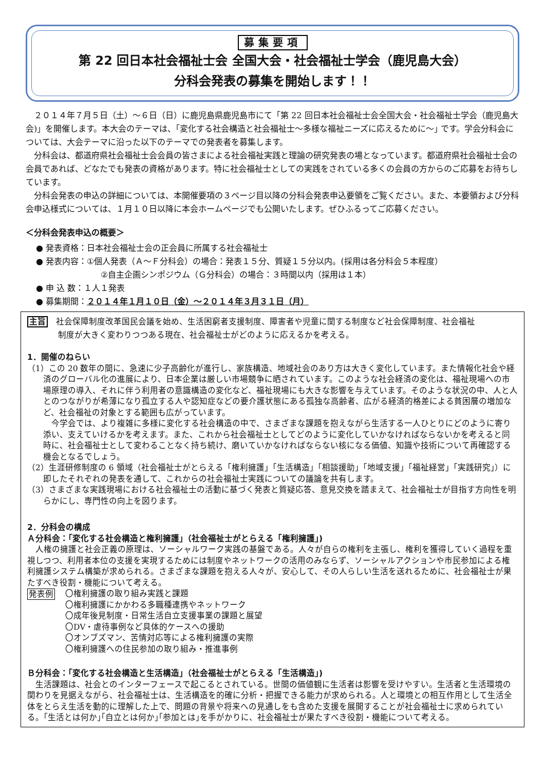募集要項
第 22 回日本社会福祉士会 全国大会・社会福祉士学会（鹿児島大会）
分科会発表の募集を開始します！！
２０１４年７月５日（土）～６日（日）に鹿児島県鹿児島市にて「第 22 回日本社会福祉士会全国大会・社会福祉士学会（鹿児島大会)」を開催します。本大会のテーマは、｢変化する社会構造と社会福祉士～多様な福祉ニーズに応えるために～｣ です。学会分科会については、大会テーマに沿った以下のテーマでの発表者を募集します。
分科会は、都道府県社会福祉士会会員の皆さまによる社会福祉実践と理論の研究発表の場となっています。都道府県社会福祉士会の会員であれば、どなたでも発表の資格があります。特に社会福祉士としての実践をされている多くの会員の方からのご応募をお待ちしています。
分科会発表の申込の詳細については、本開催要項の３ページ目以降の分科会発表申込要領をご覧ください。また、本要領および分科会申込様式については、１月１０日以降に本会ホームページでも公開いたします。ぜひふるってご応募ください。
＜分科会発表申込の概要＞
● 発表資格：日本社会福祉士会の正会員に所属する社会福祉士
● 発表内容：①個人発表（Ａ～Ｆ分科会）の場合：発表１５分、質疑１５分以内。(採用は各分科会５本程度）
②自主企画シンポジウム（Ｇ分科会）の場合：３時間以内（採用は１本）
● 申 込 数：１人１発表
● 募集期間：２０１４年１月１０日（金）～２０１４年３月３１日（月）
主旨　社会保障制度改革国民会議を始め、生活困窮者支援制度、障害者や児童に関する制度など社会保障制度、社会福祉
制度が大きく変わりつつある現在、社会福祉士がどのように応えるかを考える。
1．開催のねらい
（1）この 20 数年の間に、急速に少子高齢化が進行し、家族構造、地域社会のあり方は大きく変化しています。また情報化社会や経済のグローバル化の進展により、日本企業は厳しい市場競争に晒されています。このような社会経済の変化は、福祉現場への市場原理の導入、それに伴う利用者の意識構造の変化など、福祉現場にも大きな影響を与えています。そのような状況の中、人と人とのつながりが希薄になり孤立する人や認知症などの要介護状態にある孤独な高齢者、広がる経済的格差による貧困層の増加など、社会福祉の対象とする範囲も広がっています。
今学会では、より複雑に多様に変化する社会構造の中で、さまざまな課題を抱えながら生活する一人ひとりにどのように寄り添い、支えていけるかを考えます。また、これから社会福祉士としてどのように変化していかなければならないかを考えると同時に、社会福祉士として変わることなく持ち続け、磨いていかなければならない核になる価値、知識や技術について再確認する機会となるでしょう。
（2）生涯研修制度の 6 領域（社会福祉士がとらえる「権利擁護」「生活構造」「相談援助」「地域支援」「福祉経営」「実践研究」）に即したそれぞれの発表を通して、これからの社会福祉士実践についての議論を共有します。
（3）さまざまな実践現場における社会福祉士の活動に基づく発表と質疑応答、意見交換を踏まえて、社会福祉士が目指す方向性を明らかにし、専門性の向上を図ります。
2．分科会の構成
Ａ分科会：｢変化する社会構造と権利擁護｣（社会福祉士がとらえる「権利擁護」)
人権の擁護と社会正義の原理は、ソーシャルワーク実践の基盤である。人々が自らの権利を主張し、権利を獲得していく過程を重視しつつ、利用者本位の支援を実現するためには制度やネットワークの活用のみならず、ソーシャルアクションや市民参加による権利擁護システム構築が求められる。さまざまな課題を抱える人々が、安心して、その人らしい生活を送れるために、社会福祉士が果たすべき役割・機能について考える。
発表例
〇権利擁護の取り組み実践と課題
〇権利擁護にかかわる多職種連携やネットワーク
〇成年後見制度・日常生活自立支援事業の課題と展望
〇DV・虐待事例など具体的ケースへの援助
〇オンブズマン、苦情対応等による権利擁護の実際
〇権利擁護への住民参加の取り組み・推進事例
Ｂ分科会：｢変化する社会構造と生活構造｣（社会福祉士がとらえる「生活構造」)
生活課題は、社会とのインターフェースで起こるとされている。世間の価値観に生活者は影響を受けやすい。生活者と生活環境の関わりを見据えながら、社会福祉士は、生活構造を的確に分析・把握できる能力が求められる。人と環境との相互作用として生活全体をとらえ生活を動的に理解した上で、問題の背景や将来への見通しをも含めた支援を展開することが社会福祉士に求められている。｢生活とは何か｣｢自立とは何か｣｢参加とは｣を手がかりに、社会福祉士が果たすべき役割・機能について考える。